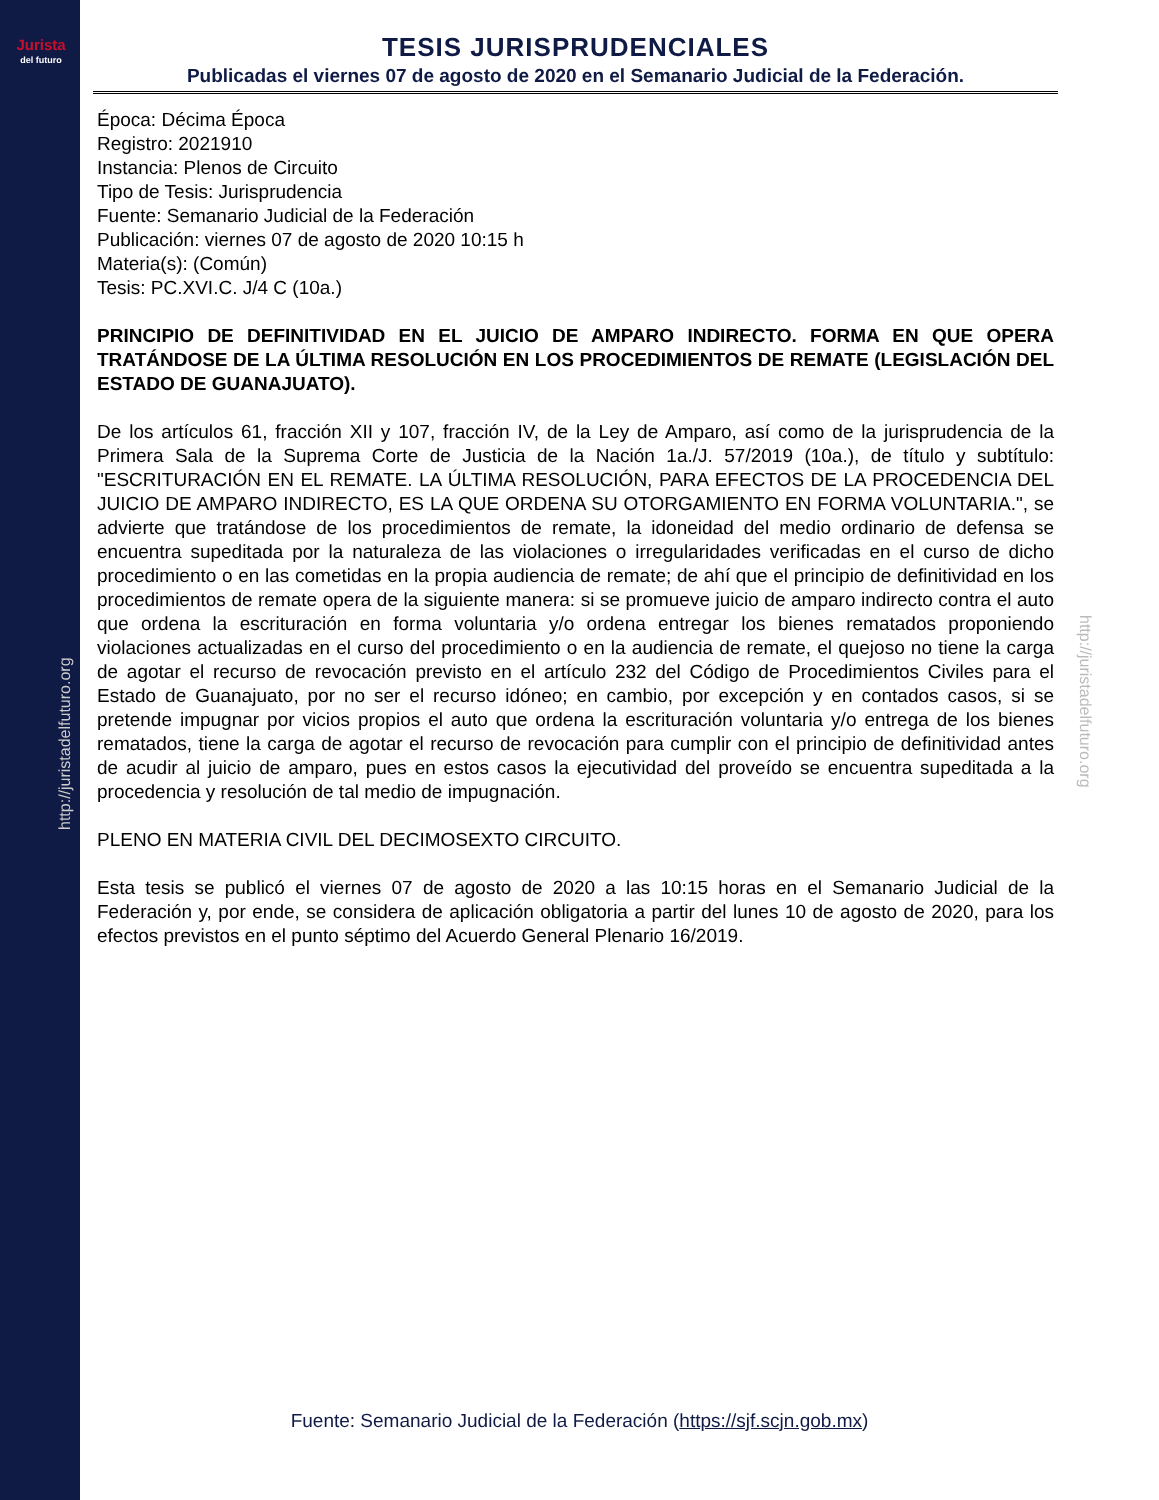Jurista
del futuro
http://juristadelfuturo.org
http://juristadelfuturo.org
TESIS JURISPRUDENCIALES
Publicadas el viernes 07 de agosto de 2020 en el Semanario Judicial de la Federación.
Época: Décima Época
Registro: 2021910
Instancia: Plenos de Circuito
Tipo de Tesis: Jurisprudencia
Fuente: Semanario Judicial de la Federación
Publicación: viernes 07 de agosto de 2020 10:15 h
Materia(s): (Común)
Tesis: PC.XVI.C. J/4 C (10a.)
PRINCIPIO DE DEFINITIVIDAD EN EL JUICIO DE AMPARO INDIRECTO. FORMA EN QUE OPERA TRATÁNDOSE DE LA ÚLTIMA RESOLUCIÓN EN LOS PROCEDIMIENTOS DE REMATE (LEGISLACIÓN DEL ESTADO DE GUANAJUATO).
De los artículos 61, fracción XII y 107, fracción IV, de la Ley de Amparo, así como de la jurisprudencia de la Primera Sala de la Suprema Corte de Justicia de la Nación 1a./J. 57/2019 (10a.), de título y subtítulo: "ESCRITURACIÓN EN EL REMATE. LA ÚLTIMA RESOLUCIÓN, PARA EFECTOS DE LA PROCEDENCIA DEL JUICIO DE AMPARO INDIRECTO, ES LA QUE ORDENA SU OTORGAMIENTO EN FORMA VOLUNTARIA.", se advierte que tratándose de los procedimientos de remate, la idoneidad del medio ordinario de defensa se encuentra supeditada por la naturaleza de las violaciones o irregularidades verificadas en el curso de dicho procedimiento o en las cometidas en la propia audiencia de remate; de ahí que el principio de definitividad en los procedimientos de remate opera de la siguiente manera: si se promueve juicio de amparo indirecto contra el auto que ordena la escrituración en forma voluntaria y/o ordena entregar los bienes rematados proponiendo violaciones actualizadas en el curso del procedimiento o en la audiencia de remate, el quejoso no tiene la carga de agotar el recurso de revocación previsto en el artículo 232 del Código de Procedimientos Civiles para el Estado de Guanajuato, por no ser el recurso idóneo; en cambio, por excepción y en contados casos, si se pretende impugnar por vicios propios el auto que ordena la escrituración voluntaria y/o entrega de los bienes rematados, tiene la carga de agotar el recurso de revocación para cumplir con el principio de definitividad antes de acudir al juicio de amparo, pues en estos casos la ejecutividad del proveído se encuentra supeditada a la procedencia y resolución de tal medio de impugnación.
PLENO EN MATERIA CIVIL DEL DECIMOSEXTO CIRCUITO.
Esta tesis se publicó el viernes 07 de agosto de 2020 a las 10:15 horas en el Semanario Judicial de la Federación y, por ende, se considera de aplicación obligatoria a partir del lunes 10 de agosto de 2020, para los efectos previstos en el punto séptimo del Acuerdo General Plenario 16/2019.
Fuente: Semanario Judicial de la Federación (https://sjf.scjn.gob.mx)